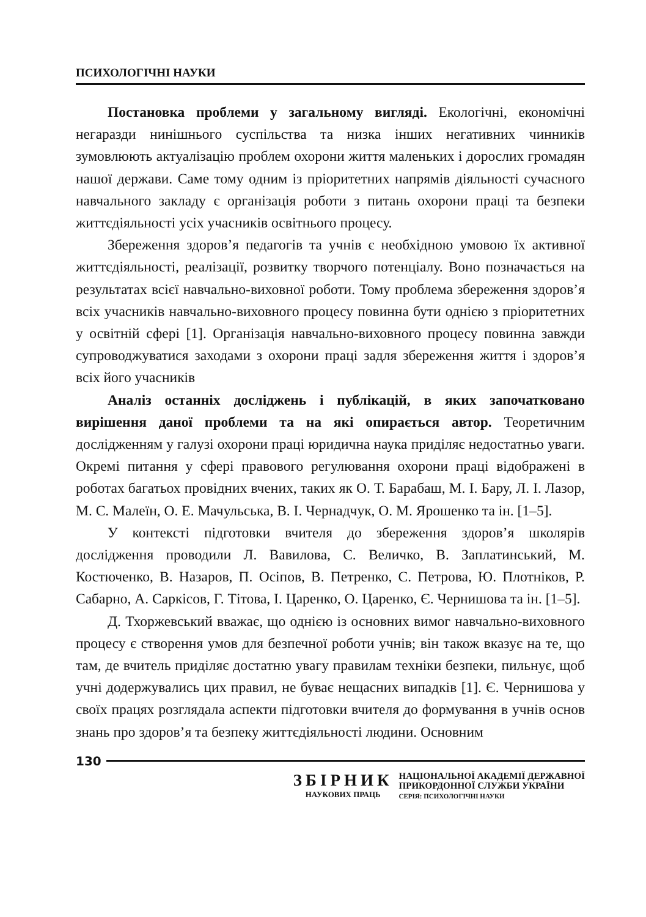ПСИХОЛОГІЧНІ НАУКИ
Постановка проблеми у загальному вигляді. Екологічні, економічні негаразди нинішнього суспільства та низка інших негативних чинників зумовлюють актуалізацію проблем охорони життя маленьких і дорослих громадян нашої держави. Саме тому одним із пріоритетних напрямів діяльності сучасного навчального закладу є організація роботи з питань охорони праці та безпеки життєдіяльності усіх учасників освітнього процесу.
Збереження здоров’я педагогів та учнів є необхідною умовою їх активної життєдіяльності, реалізації, розвитку творчого потенціалу. Воно позначається на результатах всієї навчально-виховної роботи. Тому проблема збереження здоров’я всіх учасників навчально-виховного процесу повинна бути однією з пріоритетних у освітній сфері [1]. Організація навчально-виховного процесу повинна завжди супроводжуватися заходами з охорони праці задля збереження життя і здоров’я всіх його учасників
Аналіз останніх досліджень і публікацій, в яких започатковано вирішення даної проблеми та на які опирається автор. Теоретичним дослідженням у галузі охорони праці юридична наука приділяє недостатньо уваги. Окремі питання у сфері правового регулювання охорони праці відображені в роботах багатьох провідних вчених, таких як О. Т. Барабаш, М. І. Бару, Л. І. Лазор, М. С. Малеїн, О. Е. Мачульська, В. І. Чернадчук, О. М. Ярошенко та ін. [1–5].
У контексті підготовки вчителя до збереження здоров’я школярів дослідження проводили Л. Вавилова, С. Величко, В. Заплатинський, М. Костюченко, В. Назаров, П. Осіпов, В. Петренко, С. Петрова, Ю. Плотніков, Р. Сабарно, А. Саркісов, Г. Тітова, І. Царенко, О. Царенко, Є. Чернишова та ін. [1–5].
Д. Тхоржевський вважає, що однією із основних вимог навчально-виховного процесу є створення умов для безпечної роботи учнів; він також вказує на те, що там, де вчитель приділяє достатню увагу правилам техніки безпеки, пильнує, щоб учні додержувались цих правил, не буває нещасних випадків [1]. Є. Чернишова у своїх працях розглядала аспекти підготовки вчителя до формування в учнів основ знань про здоров’я та безпеку життєдіяльності людини. Основним
130
ЗБІРНИК
НАУКОВИХ ПРАЦЬ
НАЦІОНАЛЬНОЇ АКАДЕМІЇ ДЕРЖАВНОЇ
ПРИКОРДОННОЇ СЛУЖБИ УКРАЇНИ
СЕРІЯ: ПСИХОЛОГІЧНІ НАУКИ